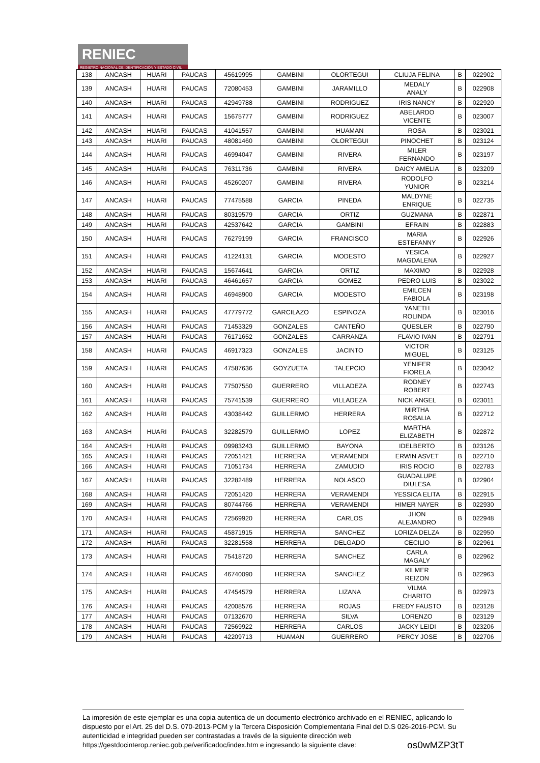RENIEC
REGISTRO NACIONAL DE IDENTIFICACIÓN Y ESTADO CIVIL
| 138 | ANCASH | HUARI | PAUCAS | 45619995 | GAMBINI | OLORTEGUI | CLIUJA FELINA | B | 022902 |
| 139 | ANCASH | HUARI | PAUCAS | 72080453 | GAMBINI | JARAMILLO | MEDALY ANALY | B | 022908 |
| 140 | ANCASH | HUARI | PAUCAS | 42949788 | GAMBINI | RODRIGUEZ | IRIS NANCY | B | 022920 |
| 141 | ANCASH | HUARI | PAUCAS | 15675777 | GAMBINI | RODRIGUEZ | ABELARDO VICENTE | B | 023007 |
| 142 | ANCASH | HUARI | PAUCAS | 41041557 | GAMBINI | HUAMAN | ROSA | B | 023021 |
| 143 | ANCASH | HUARI | PAUCAS | 48081460 | GAMBINI | OLORTEGUI | PINOCHET | B | 023124 |
| 144 | ANCASH | HUARI | PAUCAS | 46994047 | GAMBINI | RIVERA | MILER FERNANDO | B | 023197 |
| 145 | ANCASH | HUARI | PAUCAS | 76311736 | GAMBINI | RIVERA | DAICY AMELIA | B | 023209 |
| 146 | ANCASH | HUARI | PAUCAS | 45260207 | GAMBINI | RIVERA | RODOLFO YUNIOR | B | 023214 |
| 147 | ANCASH | HUARI | PAUCAS | 77475588 | GARCIA | PINEDA | MALDYNE ENRIQUE | B | 022735 |
| 148 | ANCASH | HUARI | PAUCAS | 80319579 | GARCIA | ORTIZ | GUZMANA | B | 022871 |
| 149 | ANCASH | HUARI | PAUCAS | 42537642 | GARCIA | GAMBINI | EFRAIN | B | 022883 |
| 150 | ANCASH | HUARI | PAUCAS | 76279199 | GARCIA | FRANCISCO | MARIA ESTEFANNY | B | 022926 |
| 151 | ANCASH | HUARI | PAUCAS | 41224131 | GARCIA | MODESTO | YESICA MAGDALENA | B | 022927 |
| 152 | ANCASH | HUARI | PAUCAS | 15674641 | GARCIA | ORTIZ | MAXIMO | B | 022928 |
| 153 | ANCASH | HUARI | PAUCAS | 46461657 | GARCIA | GOMEZ | PEDRO LUIS | B | 023022 |
| 154 | ANCASH | HUARI | PAUCAS | 46948900 | GARCIA | MODESTO | EMILCEN FABIOLA | B | 023198 |
| 155 | ANCASH | HUARI | PAUCAS | 47779772 | GARCILAZO | ESPINOZA | YANETH ROLINDA | B | 023016 |
| 156 | ANCASH | HUARI | PAUCAS | 71453329 | GONZALES | CANTEÑO | QUESLER | B | 022790 |
| 157 | ANCASH | HUARI | PAUCAS | 76171652 | GONZALES | CARRANZA | FLAVIO IVAN | B | 022791 |
| 158 | ANCASH | HUARI | PAUCAS | 46917323 | GONZALES | JACINTO | VICTOR MIGUEL | B | 023125 |
| 159 | ANCASH | HUARI | PAUCAS | 47587636 | GOYZUETA | TALEPCIO | YENIFER FIORELA | B | 023042 |
| 160 | ANCASH | HUARI | PAUCAS | 77507550 | GUERRERO | VILLADEZA | RODNEY ROBERT | B | 022743 |
| 161 | ANCASH | HUARI | PAUCAS | 75741539 | GUERRERO | VILLADEZA | NICK ANGEL | B | 023011 |
| 162 | ANCASH | HUARI | PAUCAS | 43038442 | GUILLERMO | HERRERA | MIRTHA ROSALIA | B | 022712 |
| 163 | ANCASH | HUARI | PAUCAS | 32282579 | GUILLERMO | LOPEZ | MARTHA ELIZABETH | B | 022872 |
| 164 | ANCASH | HUARI | PAUCAS | 09983243 | GUILLERMO | BAYONA | IDELBERTO | B | 023126 |
| 165 | ANCASH | HUARI | PAUCAS | 72051421 | HERRERA | VERAMENDI | ERWIN ASVET | B | 022710 |
| 166 | ANCASH | HUARI | PAUCAS | 71051734 | HERRERA | ZAMUDIO | IRIS ROCIO | B | 022783 |
| 167 | ANCASH | HUARI | PAUCAS | 32282489 | HERRERA | NOLASCO | GUADALUPE DIULESA | B | 022904 |
| 168 | ANCASH | HUARI | PAUCAS | 72051420 | HERRERA | VERAMENDI | YESSICA ELITA | B | 022915 |
| 169 | ANCASH | HUARI | PAUCAS | 80744766 | HERRERA | VERAMENDI | HIMER NAYER | B | 022930 |
| 170 | ANCASH | HUARI | PAUCAS | 72569920 | HERRERA | CARLOS | JHON ALEJANDRO | B | 022948 |
| 171 | ANCASH | HUARI | PAUCAS | 45871915 | HERRERA | SANCHEZ | LORIZA DELZA | B | 022950 |
| 172 | ANCASH | HUARI | PAUCAS | 32281558 | HERRERA | DELGADO | CECILIO | B | 022961 |
| 173 | ANCASH | HUARI | PAUCAS | 75418720 | HERRERA | SANCHEZ | CARLA MAGALY | B | 022962 |
| 174 | ANCASH | HUARI | PAUCAS | 46740090 | HERRERA | SANCHEZ | KILMER REIZON | B | 022963 |
| 175 | ANCASH | HUARI | PAUCAS | 47454579 | HERRERA | LIZANA | VILMA CHARITO | B | 022973 |
| 176 | ANCASH | HUARI | PAUCAS | 42008576 | HERRERA | ROJAS | FREDY FAUSTO | B | 023128 |
| 177 | ANCASH | HUARI | PAUCAS | 07132670 | HERRERA | SILVA | LORENZO | B | 023129 |
| 178 | ANCASH | HUARI | PAUCAS | 72569922 | HERRERA | CARLOS | JACKY LEIDI | B | 023206 |
| 179 | ANCASH | HUARI | PAUCAS | 42209713 | HUAMAN | GUERRERO | PERCY JOSE | B | 022706 |
La impresión de este ejemplar es una copia autentica de un documento electrónico archivado en el RENIEC, aplicando lo dispuesto por el Art. 25 del D.S. 070-2013-PCM y la Tercera Disposición Complementaria Final del D.S 026-2016-PCM. Su autenticidad e integridad pueden ser contrastadas a través de la siguiente dirección web https://gestdocinterop.reniec.gob.pe/verificadoc/index.htm e ingresando la siguiente clave: os0wMZP3tT